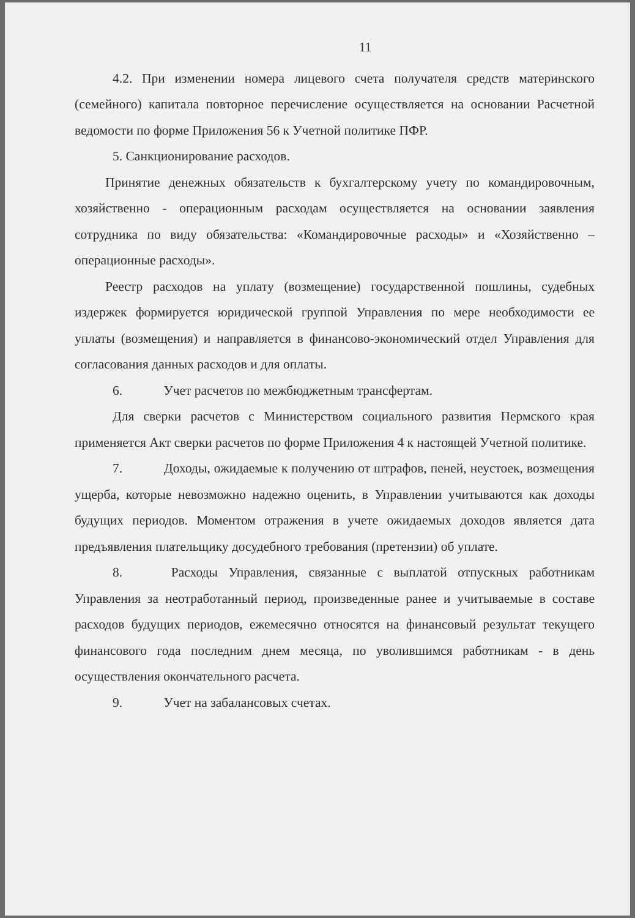11
4.2. При изменении номера лицевого счета получателя средств материнского (семейного) капитала повторное перечисление осуществляется на основании Расчетной ведомости по форме Приложения 56 к Учетной политике ПФР.
5. Санкционирование расходов.
Принятие денежных обязательств к бухгалтерскому учету по командировочным, хозяйственно - операционным расходам осуществляется на основании заявления сотрудника по виду обязательства: «Командировочные расходы» и «Хозяйственно – операционные расходы».
Реестр расходов на уплату (возмещение) государственной пошлины, судебных издержек формируется юридической группой Управления по мере необходимости ее уплаты (возмещения) и направляется в финансово-экономический отдел Управления для согласования данных расходов и для оплаты.
6. Учет расчетов по межбюджетным трансфертам.
Для сверки расчетов с Министерством социального развития Пермского края применяется Акт сверки расчетов по форме Приложения 4 к настоящей Учетной политике.
7. Доходы, ожидаемые к получению от штрафов, пеней, неустоек, возмещения ущерба, которые невозможно надежно оценить, в Управлении учитываются как доходы будущих периодов. Моментом отражения в учете ожидаемых доходов является дата предъявления плательщику досудебного требования (претензии) об уплате.
8. Расходы Управления, связанные с выплатой отпускных работникам Управления за неотработанный период, произведенные ранее и учитываемые в составе расходов будущих периодов, ежемесячно относятся на финансовый результат текущего финансового года последним днем месяца, по уволившимся работникам - в день осуществления окончательного расчета.
9. Учет на забалансовых счетах.